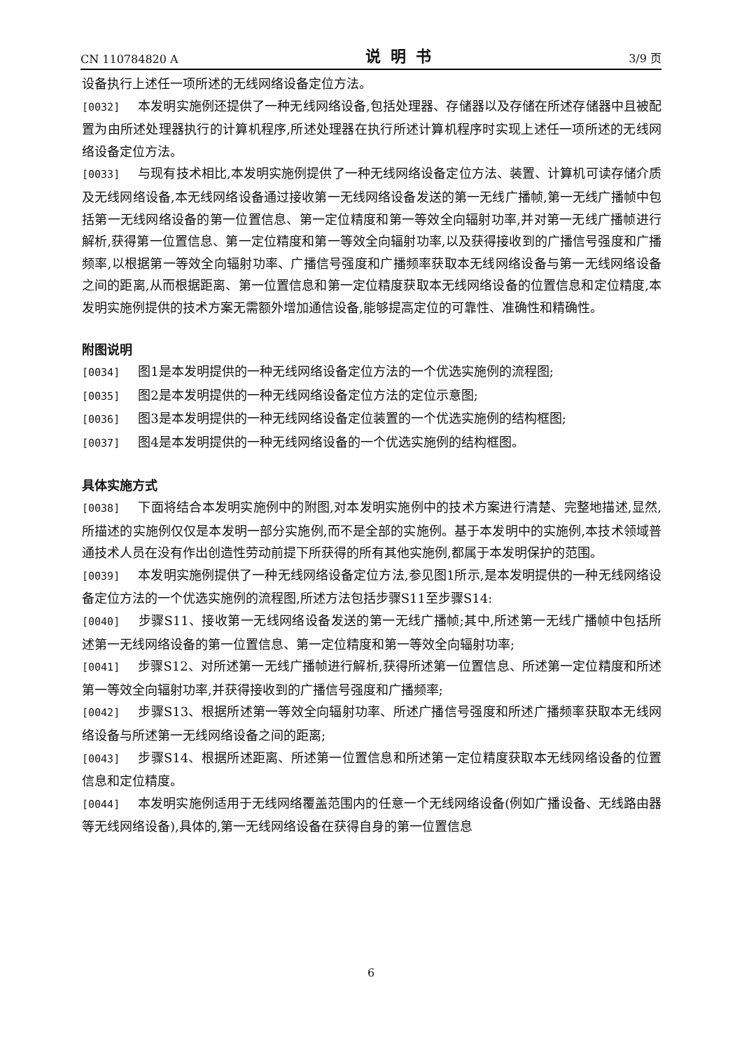CN 110784820 A 说明书 3/9 页
设备执行上述任一项所述的无线网络设备定位方法。
[0032] 本发明实施例还提供了一种无线网络设备,包括处理器、存储器以及存储在所述存储器中且被配置为由所述处理器执行的计算机程序,所述处理器在执行所述计算机程序时实现上述任一项所述的无线网络设备定位方法。
[0033] 与现有技术相比,本发明实施例提供了一种无线网络设备定位方法、装置、计算机可读存储介质及无线网络设备,本无线网络设备通过接收第一无线网络设备发送的第一无线广播帧,第一无线广播帧中包括第一无线网络设备的第一位置信息、第一定位精度和第一等效全向辐射功率,并对第一无线广播帧进行解析,获得第一位置信息、第一定位精度和第一等效全向辐射功率,以及获得接收到的广播信号强度和广播频率,以根据第一等效全向辐射功率、广播信号强度和广播频率获取本无线网络设备与第一无线网络设备之间的距离,从而根据距离、第一位置信息和第一定位精度获取本无线网络设备的位置信息和定位精度,本发明实施例提供的技术方案无需额外增加通信设备,能够提高定位的可靠性、准确性和精确性。
附图说明
[0034] 图1是本发明提供的一种无线网络设备定位方法的一个优选实施例的流程图;
[0035] 图2是本发明提供的一种无线网络设备定位方法的定位示意图;
[0036] 图3是本发明提供的一种无线网络设备定位装置的一个优选实施例的结构框图;
[0037] 图4是本发明提供的一种无线网络设备的一个优选实施例的结构框图。
具体实施方式
[0038] 下面将结合本发明实施例中的附图,对本发明实施例中的技术方案进行清楚、完整地描述,显然,所描述的实施例仅仅是本发明一部分实施例,而不是全部的实施例。基于本发明中的实施例,本技术领域普通技术人员在没有作出创造性劳动前提下所获得的所有其他实施例,都属于本发明保护的范围。
[0039] 本发明实施例提供了一种无线网络设备定位方法,参见图1所示,是本发明提供的一种无线网络设备定位方法的一个优选实施例的流程图,所述方法包括步骤S11至步骤S14:
[0040] 步骤S11、接收第一无线网络设备发送的第一无线广播帧;其中,所述第一无线广播帧中包括所述第一无线网络设备的第一位置信息、第一定位精度和第一等效全向辐射功率;
[0041] 步骤S12、对所述第一无线广播帧进行解析,获得所述第一位置信息、所述第一定位精度和所述第一等效全向辐射功率,并获得接收到的广播信号强度和广播频率;
[0042] 步骤S13、根据所述第一等效全向辐射功率、所述广播信号强度和所述广播频率获取本无线网络设备与所述第一无线网络设备之间的距离;
[0043] 步骤S14、根据所述距离、所述第一位置信息和所述第一定位精度获取本无线网络设备的位置信息和定位精度。
[0044] 本发明实施例适用于无线网络覆盖范围内的任意一个无线网络设备(例如广播设备、无线路由器等无线网络设备),具体的,第一无线网络设备在获得自身的第一位置信息
6